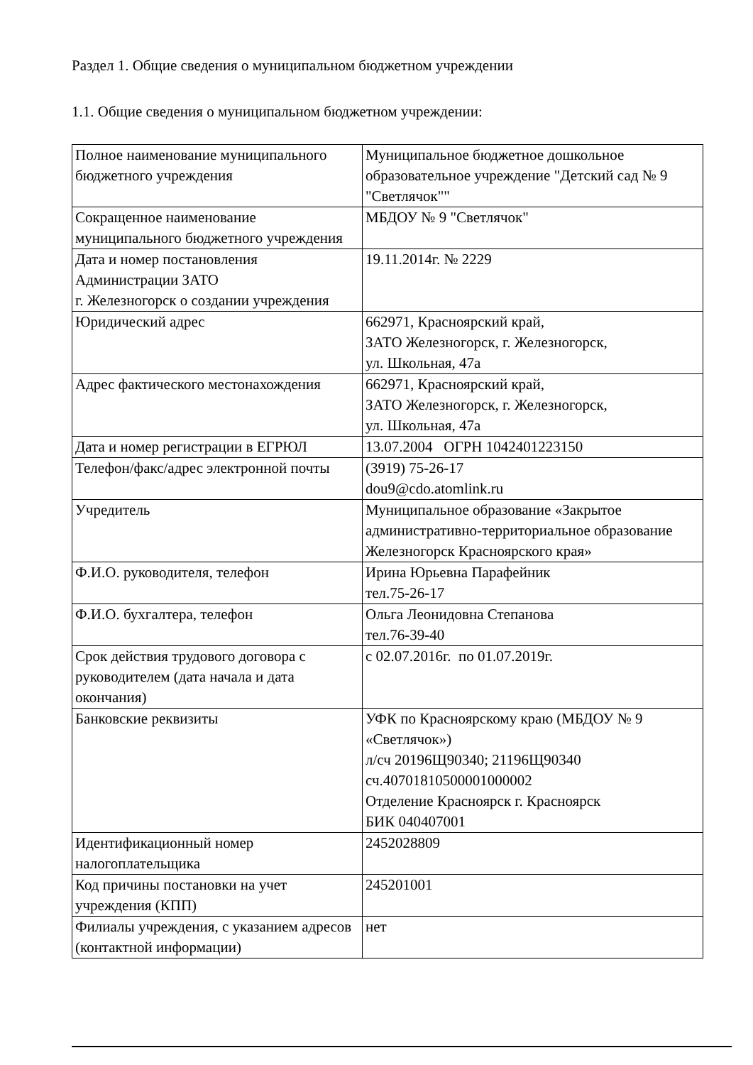Раздел 1. Общие сведения о муниципальном бюджетном учреждении
1.1. Общие сведения о муниципальном бюджетном учреждении:
| Полное наименование муниципального бюджетного учреждения | Муниципальное бюджетное дошкольное образовательное учреждение "Детский сад № 9 "Светлячок"" |
| Сокращенное наименование муниципального бюджетного учреждения | МБДОУ № 9 "Светлячок" |
| Дата и номер постановления Администрации ЗАТО г. Железногорск о создании учреждения | 19.11.2014г. № 2229 |
| Юридический адрес | 662971, Красноярский край, ЗАТО Железногорск, г. Железногорск, ул. Школьная, 47а |
| Адрес фактического местонахождения | 662971, Красноярский край, ЗАТО Железногорск, г. Железногорск, ул. Школьная, 47а |
| Дата и номер регистрации в ЕГРЮЛ | 13.07.2004 ОГРН 1042401223150 |
| Телефон/факс/адрес электронной почты | (3919) 75-26-17 dou9@cdo.atomlink.ru |
| Учредитель | Муниципальное образование «Закрытое административно-территориальное образование Железногорск Красноярского края» |
| Ф.И.О. руководителя, телефон | Ирина Юрьевна Парафейник тел.75-26-17 |
| Ф.И.О. бухгалтера, телефон | Ольга Леонидовна Степанова тел.76-39-40 |
| Срок действия трудового договора с руководителем (дата начала и дата окончания) | с 02.07.2016г. по 01.07.2019г. |
| Банковские реквизиты | УФК по Красноярскому краю (МБДОУ № 9 «Светлячок») л/сч 20196Щ90340; 21196Щ90340 сч.40701810500001000002 Отделение Красноярск г. Красноярск БИК 040407001 |
| Идентификационный номер налогоплательщика | 2452028809 |
| Код причины постановки на учет учреждения (КПП) | 245201001 |
| Филиалы учреждения, с указанием адресов (контактной информации) | нет |